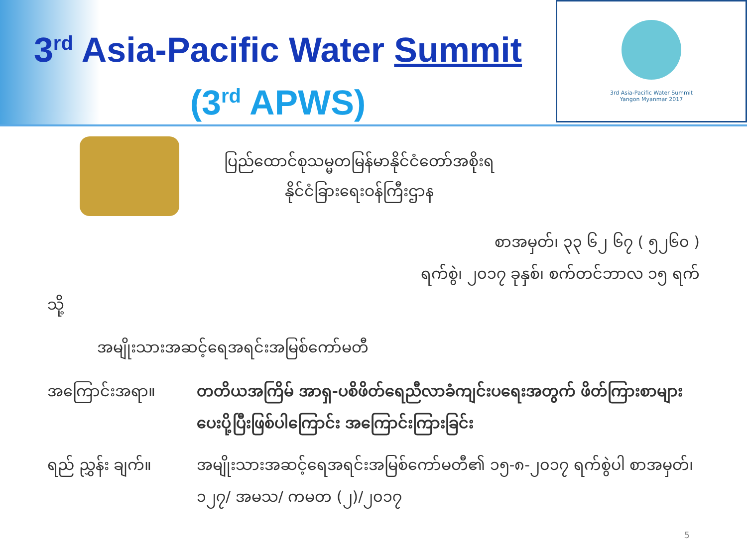3<sup>rd</sup> Asia-Pacific Water Summit
(3<sup>rd</sup> APWS)
3rd Asia-Pacific Water Summit
Yangon Myanmar 2017
ပြည်ထောင်စုသမ္မတမြန်မာနိုင်ငံတော်အစိုးရ
နိုင်ငံခြားရေးဝန်ကြီးဌာန
စာအမှတ်၊ ၃၃ ၆၂ ၆၇ ( ၅၂၆၀ )
ရက်စွဲ၊ ၂၀၁၇ ခုနှစ်၊ စက်တင်ဘာလ ၁၅ ရက်
သို့
အမျိုးသားအဆင့်ရေအရင်းအမြစ်ကော်မတီ
အကြောင်းအရာ။ တတိယအကြိမ် အာရှ-ပစိဖိတ်ရေညီလာခံကျင်းပရေးအတွက် ဖိတ်ကြားစာများ ပေးပို့ပြီးဖြစ်ပါကြောင်း အကြောင်းကြားခြင်း
ရည် ညွှန်း ချက်။ အမျိုးသားအဆင့်ရေအရင်းအမြစ်ကော်မတီ၏ ၁၅-၈-၂၀၁၇ ရက်စွဲပါ စာအမှတ်၊ ၁၂၇/ အမသ/ ကမတ (၂)/၂၀၁၇
5